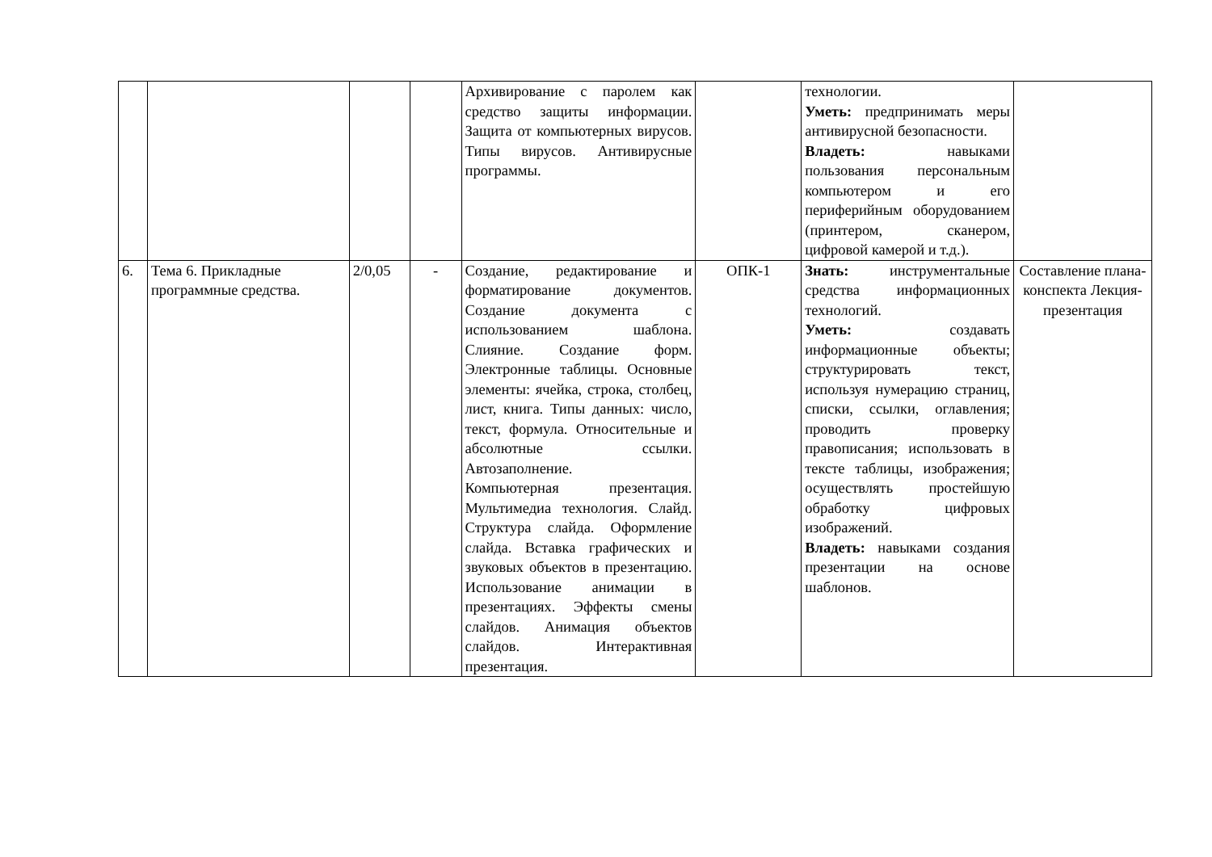| | | | | Архивирование с паролем как средство защиты информации. Защита от компьютерных вирусов. Типы вирусов. Антивирусные программы. | | технологии. Уметь: предпринимать меры антивирусной безопасности. Владеть: навыками пользования персональным компьютером и его периферийным оборудованием (принтером, сканером, цифровой камерой и т.д.). | |
| 6. | Тема 6. Прикладные программные средства. | 2/0,05 | - | Создание, редактирование и форматирование документов. Создание документа с использованием шаблона. Слияние. Создание форм. Электронные таблицы. Основные элементы: ячейка, строка, столбец, лист, книга. Типы данных: число, текст, формула. Относительные и абсолютные ссылки. Автозаполнение. Компьютерная презентация. Мультимедиа технология. Слайд. Структура слайда. Оформление слайда. Вставка графических и звуковых объектов в презентацию. Использование анимации в презентациях. Эффекты смены слайдов. Анимация объектов слайдов. Интерактивная презентация. | ОПК-1 | Знать: инструментальные средства информационных технологий. Уметь: создавать информационные объекты; структурировать текст, используя нумерацию страниц, списки, ссылки, оглавления; проводить проверку правописания; использовать в тексте таблицы, изображения; осуществлять простейшую обработку цифровых изображений. Владеть: навыками создания презентации на основе шаблонов. | Составление плана-конспекта Лекция-презентация |